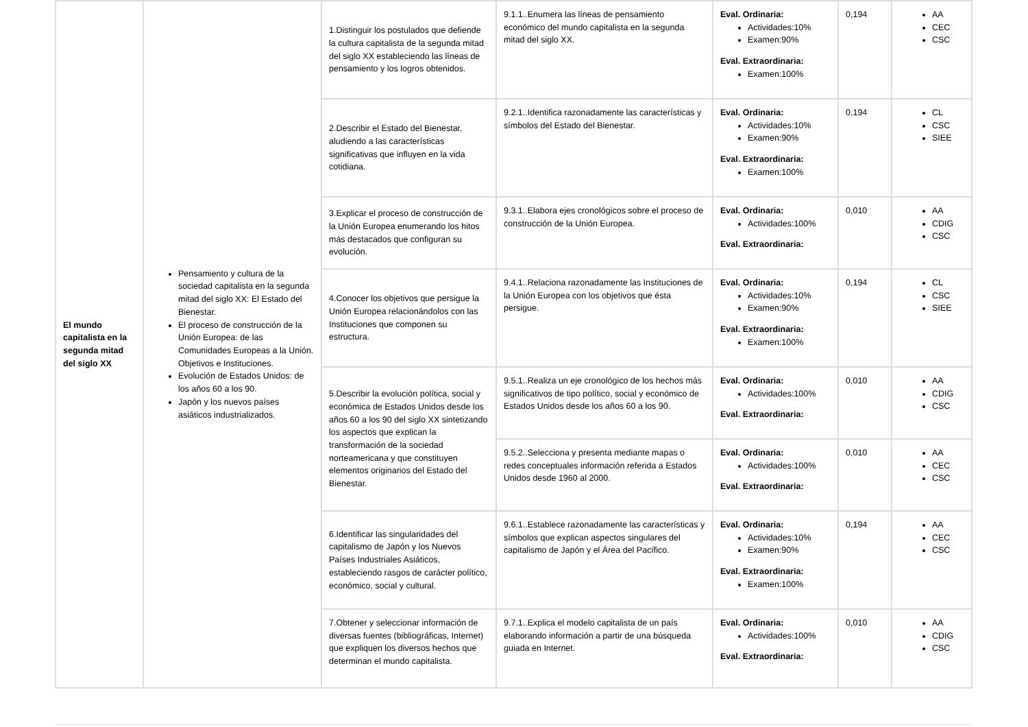| El mundo capitalista en la segunda mitad del siglo XX | Pensamiento y cultura de la sociedad capitalista en la segunda mitad del siglo XX: El Estado del Bienestar. El proceso de construcción de la Unión Europea: de las Comunidades Europeas a la Unión. Objetivos e Instituciones. Evolución de Estados Unidos: de los años 60 a los 90. Japón y los nuevos países asiáticos industrializados. | 1.Distinguir los postulados que defiende la cultura capitalista de la segunda mitad del siglo XX estableciendo las líneas de pensamiento y los logros obtenidos. | 9.1.1..Enumera las líneas de pensamiento económico del mundo capitalista en la segunda mitad del siglo XX. | Eval. Ordinaria: Actividades:10% Examen:90% Eval. Extraordinaria: Examen:100% | 0,194 | AA CEC CSC |
| | | 2.Describir el Estado del Bienestar, aludiendo a las características significativas que influyen en la vida cotidiana. | 9.2.1..Identifica razonadamente las características y símbolos del Estado del Bienestar. | Eval. Ordinaria: Actividades:10% Examen:90% Eval. Extraordinaria: Examen:100% | 0,194 | CL CSC SIEE |
| | | 3.Explicar el proceso de construcción de la Unión Europea enumerando los hitos más destacados que configuran su evolución. | 9.3.1..Elabora ejes cronológicos sobre el proceso de construcción de la Unión Europea. | Eval. Ordinaria: Actividades:100% Eval. Extraordinaria: | 0,010 | AA CDIG CSC |
| | | 4.Conocer los objetivos que persigue la Unión Europea relacionándolos con las Instituciones que componen su estructura. | 9.4.1..Relaciona razonadamente las Instituciones de la Unión Europea con los objetivos que ésta persigue. | Eval. Ordinaria: Actividades:10% Examen:90% Eval. Extraordinaria: Examen:100% | 0,194 | CL CSC SIEE |
| | | 5.Describir la evolución política, social y económica de Estados Unidos desde los años 60 a los 90 del siglo XX sintetizando los aspectos que explican la transformación de la sociedad norteamericana y que constituyen elementos originarios del Estado del Bienestar. | 9.5.1..Realiza un eje cronológico de los hechos más significativos de tipo político, social y económico de Estados Unidos desde los años 60 a los 90. | Eval. Ordinaria: Actividades:100% Eval. Extraordinaria: | 0,010 | AA CDIG CSC |
| | | | 9.5.2..Selecciona y presenta mediante mapas o redes conceptuales información referida a Estados Unidos desde 1960 al 2000. | Eval. Ordinaria: Actividades:100% Eval. Extraordinaria: | 0,010 | AA CEC CSC |
| | | 6.Identificar las singularidades del capitalismo de Japón y los Nuevos Países Industriales Asiáticos, estableciendo rasgos de carácter político, económico, social y cultural. | 9.6.1..Establece razonadamente las características y símbolos que explican aspectos singulares del capitalismo de Japón y el Área del Pacífico. | Eval. Ordinaria: Actividades:10% Examen:90% Eval. Extraordinaria: Examen:100% | 0,194 | AA CEC CSC |
| | | 7.Obtener y seleccionar información de diversas fuentes (bibliográficas, Internet) que expliquen los diversos hechos que determinan el mundo capitalista. | 9.7.1..Explica el modelo capitalista de un país elaborando información a partir de una búsqueda guiada en Internet. | Eval. Ordinaria: Actividades:100% Eval. Extraordinaria: | 0,010 | AA CDIG CSC |